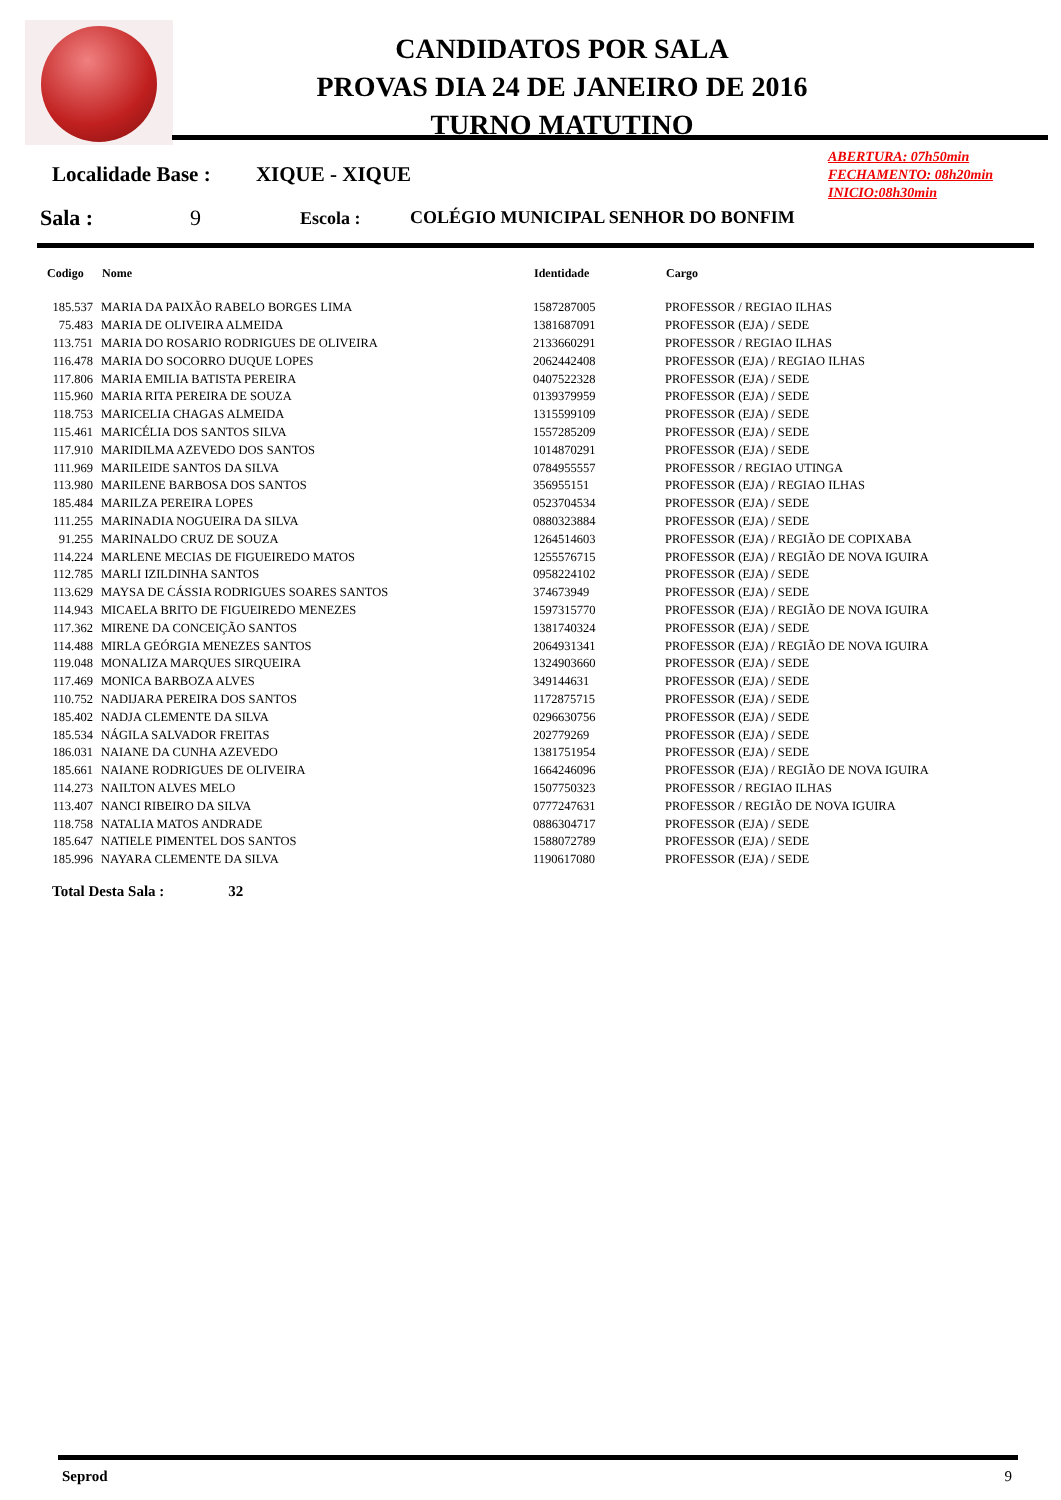CANDIDATOS POR SALA
PROVAS DIA 24 DE JANEIRO DE 2016
TURNO MATUTINO
ABERTURA: 07h50min
FECHAMENTO: 08h20min
INICIO:08h30min
Localidade Base : XIQUE - XIQUE
Sala : 9 Escola : COLÉGIO MUNICIPAL SENHOR DO BONFIM
| Codigo | Nome | Identidade | Cargo |
| --- | --- | --- | --- |
| 185.537 | MARIA DA PAIXÃO RABELO BORGES LIMA | 1587287005 | PROFESSOR / REGIAO ILHAS |
| 75.483 | MARIA DE OLIVEIRA ALMEIDA | 1381687091 | PROFESSOR (EJA) / SEDE |
| 113.751 | MARIA DO ROSARIO RODRIGUES DE OLIVEIRA | 2133660291 | PROFESSOR / REGIAO ILHAS |
| 116.478 | MARIA DO SOCORRO DUQUE LOPES | 2062442408 | PROFESSOR (EJA) / REGIAO ILHAS |
| 117.806 | MARIA EMILIA BATISTA PEREIRA | 0407522328 | PROFESSOR (EJA) / SEDE |
| 115.960 | MARIA RITA PEREIRA DE SOUZA | 0139379959 | PROFESSOR (EJA) / SEDE |
| 118.753 | MARICELIA CHAGAS ALMEIDA | 1315599109 | PROFESSOR (EJA) / SEDE |
| 115.461 | MARICÉLIA DOS SANTOS SILVA | 1557285209 | PROFESSOR (EJA) / SEDE |
| 117.910 | MARIDILMA AZEVEDO DOS SANTOS | 1014870291 | PROFESSOR (EJA) / SEDE |
| 111.969 | MARILEIDE SANTOS DA SILVA | 0784955557 | PROFESSOR / REGIAO UTINGA |
| 113.980 | MARILENE BARBOSA DOS SANTOS | 356955151 | PROFESSOR (EJA) / REGIAO ILHAS |
| 185.484 | MARILZA PEREIRA LOPES | 0523704534 | PROFESSOR (EJA) / SEDE |
| 111.255 | MARINADIA NOGUEIRA DA SILVA | 0880323884 | PROFESSOR (EJA) / SEDE |
| 91.255 | MARINALDO CRUZ DE SOUZA | 1264514603 | PROFESSOR (EJA) / REGIÃO DE COPIXABA |
| 114.224 | MARLENE MECIAS DE FIGUEIREDO MATOS | 1255576715 | PROFESSOR (EJA) / REGIÃO DE NOVA IGUIRA |
| 112.785 | MARLI IZILDINHA SANTOS | 0958224102 | PROFESSOR (EJA) / SEDE |
| 113.629 | MAYSA DE CÁSSIA RODRIGUES SOARES SANTOS | 374673949 | PROFESSOR (EJA) / SEDE |
| 114.943 | MICAELA BRITO DE FIGUEIREDO MENEZES | 1597315770 | PROFESSOR (EJA) / REGIÃO DE NOVA IGUIRA |
| 117.362 | MIRENE DA CONCEIÇÃO SANTOS | 1381740324 | PROFESSOR (EJA) / SEDE |
| 114.488 | MIRLA GEÓRGIA MENEZES SANTOS | 2064931341 | PROFESSOR (EJA) / REGIÃO DE NOVA IGUIRA |
| 119.048 | MONALIZA MARQUES SIRQUEIRA | 1324903660 | PROFESSOR (EJA) / SEDE |
| 117.469 | MONICA BARBOZA ALVES | 349144631 | PROFESSOR (EJA) / SEDE |
| 110.752 | NADIJARA PEREIRA DOS SANTOS | 1172875715 | PROFESSOR (EJA) / SEDE |
| 185.402 | NADJA CLEMENTE DA SILVA | 0296630756 | PROFESSOR (EJA) / SEDE |
| 185.534 | NÁGILA SALVADOR FREITAS | 202779269 | PROFESSOR (EJA) / SEDE |
| 186.031 | NAIANE DA CUNHA AZEVEDO | 1381751954 | PROFESSOR (EJA) / SEDE |
| 185.661 | NAIANE RODRIGUES DE OLIVEIRA | 1664246096 | PROFESSOR (EJA) / REGIÃO DE NOVA IGUIRA |
| 114.273 | NAILTON ALVES MELO | 1507750323 | PROFESSOR / REGIAO ILHAS |
| 113.407 | NANCI RIBEIRO DA SILVA | 0777247631 | PROFESSOR / REGIÃO DE NOVA IGUIRA |
| 118.758 | NATALIA MATOS ANDRADE | 0886304717 | PROFESSOR (EJA) / SEDE |
| 185.647 | NATIELE PIMENTEL DOS SANTOS | 1588072789 | PROFESSOR (EJA) / SEDE |
| 185.996 | NAYARA CLEMENTE DA SILVA | 1190617080 | PROFESSOR (EJA) / SEDE |
Total Desta Sala : 32
Seprod 9